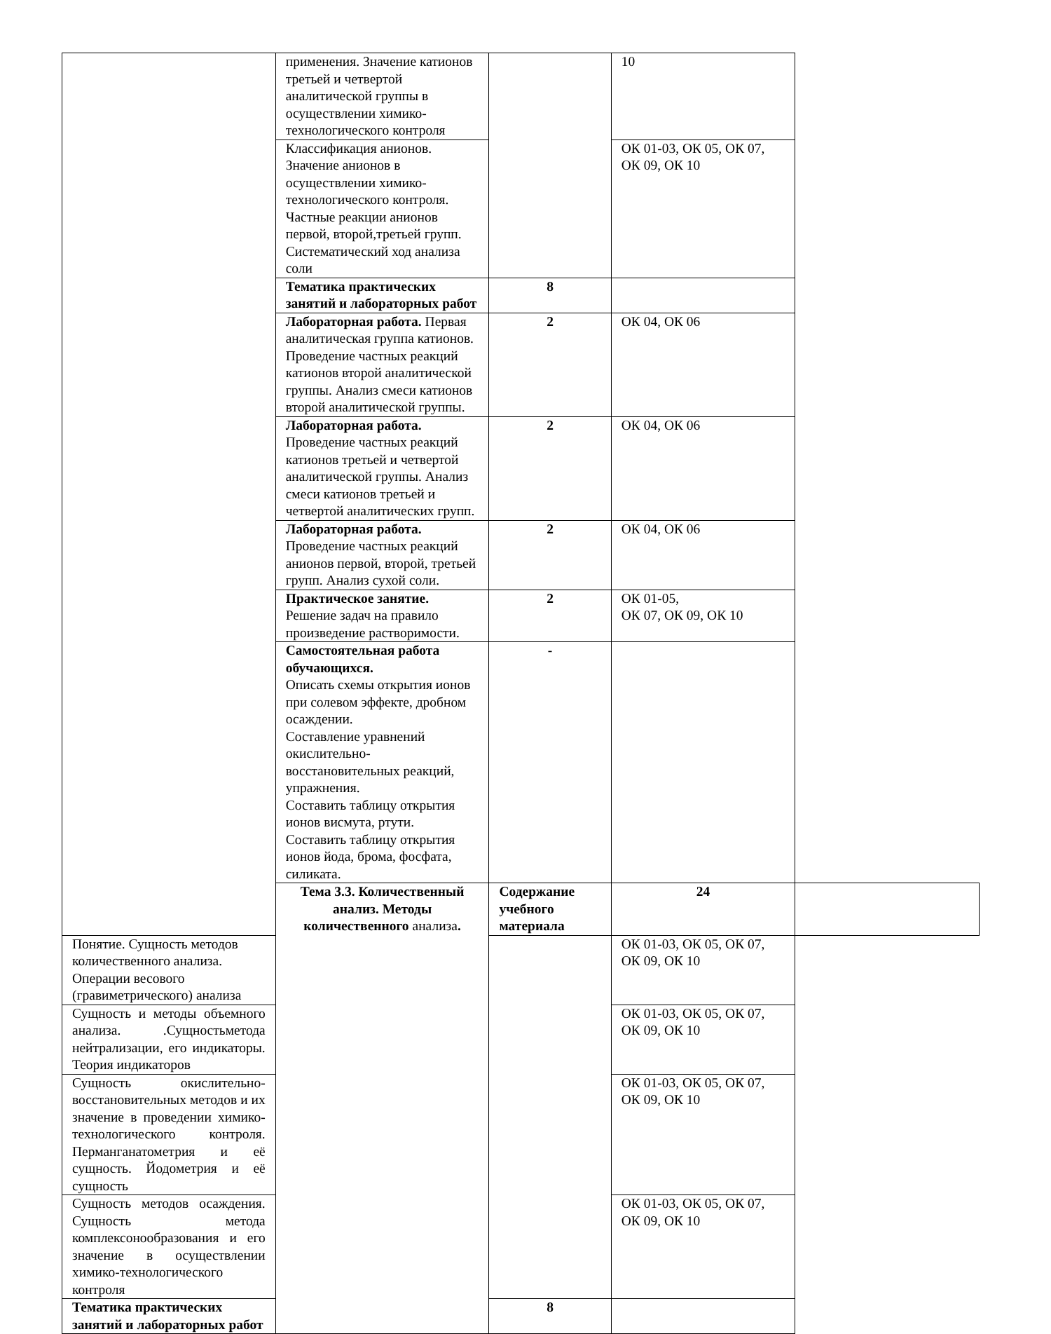| | применения. Значение катионов третьей и четвертой аналитической группы в осуществлении химико-технологического контроля | | 10 | |
| | Классификация анионов. Значение анионов в осуществлении химико-технологического контроля. Частные реакции анионов первой, второй,третьей групп. Систематический ход анализа соли | | ОК 01-03, ОК 05, ОК 07, ОК 09, ОК 10 | |
| | Тематика практических занятий и лабораторных работ | 8 | | |
| | Лабораторная работа. Первая аналитическая группа катионов. Проведение частных реакций катионов второй аналитической группы. Анализ смеси катионов второй аналитической группы. | 2 | ОК 04, ОК 06 | |
| | Лабораторная работа. Проведение частных реакций катионов третьей и четвертой аналитической группы. Анализ смеси катионов третьей и четвертой аналитических групп. | 2 | ОК 04, ОК 06 | |
| | Лабораторная работа. Проведение частных реакций анионов первой, второй, третьей групп. Анализ сухой соли. | 2 | ОК 04, ОК 06 | |
| | Практическое занятие. Решение задач на правило произведение растворимости. | 2 | ОК 01-05, ОК 07, ОК 09, ОК 10 | |
| | Самостоятельная работа обучающихся. Описать схемы открытия ионов при солевом эффекте, дробном осаждении. Составление уравнений окислительно-восстановительных реакций, упражнения. Составить таблицу открытия ионов висмута, ртути. Составить таблицу открытия ионов йода, брома, фосфата, силиката. | - | | |
| | Тема 3.3. Количественный анализ. Методы количественного анализа . | Содержание учебного материала | 24 | |
| Понятие. Сущность методов количественного анализа. Операции весового (гравиметрического) анализа | | | ОК 01-03, ОК 05, ОК 07, ОК 09, ОК 10 | |
| Сущность и методы объемного анализа. .Сущностьметода нейтрализации, его индикаторы. Теория индикаторов | | | ОК 01-03, ОК 05, ОК 07, ОК 09, ОК 10 | |
| Сущность окислительно-восстановительных методов и их значение в проведении химико-технологического контроля. Перманганатометрия и её сущность. Йодометрия и её сущность | | | ОК 01-03, ОК 05, ОК 07, ОК 09, ОК 10 | |
| Сущность методов осаждения. Сущность метода комплексонообразования и его значение в осуществлении химико-технологического контроля | | | ОК 01-03, ОК 05, ОК 07, ОК 09, ОК 10 | |
| Тематика практических занятий и лабораторных работ | | 8 | | |